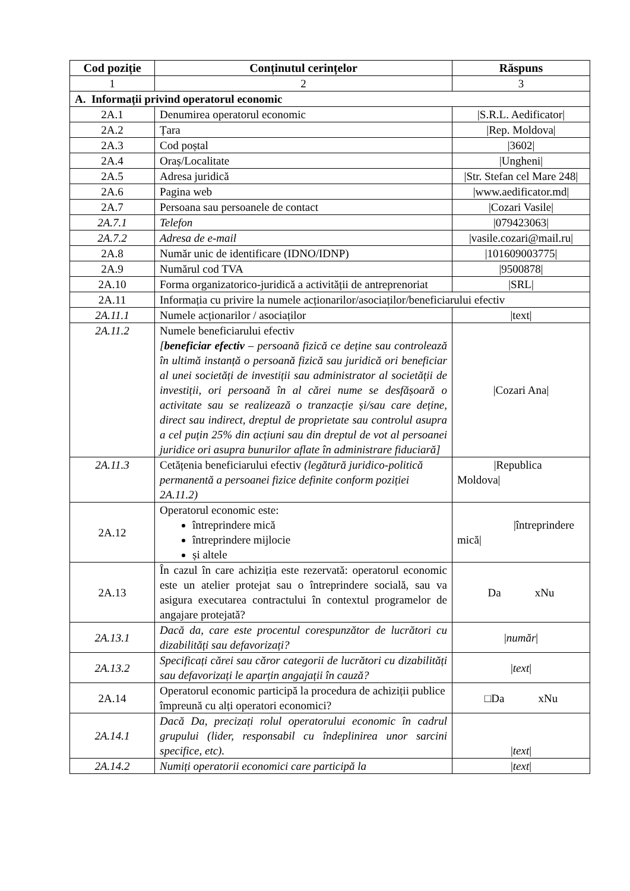| Cod poziție | Conținutul cerințelor | Răspuns |
| --- | --- | --- |
| 1 | 2 | 3 |
| A. Informații privind operatorul economic | | |
| 2A.1 | Denumirea operatorul economic | /S.R.L. Aedificator/ |
| 2A.2 | Țara | /Rep. Moldova/ |
| 2A.3 | Cod poștal | /3602/ |
| 2A.4 | Oraș/Localitate | /Ungheni/ |
| 2A.5 | Adresa juridică | /Str. Stefan cel Mare 248/ |
| 2A.6 | Pagina web | /www.aedificator.md/ |
| 2A.7 | Persoana sau persoanele de contact | /Cozari Vasile/ |
| 2A.7.1 | Telefon | /079423063/ |
| 2A.7.2 | Adresa de e-mail | /vasile.cozari@mail.ru/ |
| 2A.8 | Număr unic de identificare (IDNO/IDNP) | /101609003775/ |
| 2A.9 | Numărul cod TVA | /9500878/ |
| 2A.10 | Forma organizatorico-juridică a activității de antreprenoriat | /SRL/ |
| 2A.11 | Informația cu privire la numele acționarilor/asociaților/beneficiarului efectiv | |
| 2A.11.1 | Numele acționarilor / asociaților | /text/ |
| 2A.11.2 | Numele beneficiarului efectiv [ beneficiar efectiv – persoană fizică ce deține sau controlează în ultimă instanță o persoană fizică sau juridică ori beneficiar al unei societăți de investiții sau administrator al societății de investiții, ori persoană în al cărei nume se desfășoară o activitate sau se realizează o tranzacție și/sau care deține, direct sau indirect, dreptul de proprietate sau controlul asupra a cel puțin 25% din acțiuni sau din dreptul de vot al persoanei juridice ori asupra bunurilor aflate în administrare fiduciară] | /Cozari Ana/ |
| 2A.11.3 | Cetățenia beneficiarului efectiv (legătură juridico-politică permanentă a persoanei fizice definite conform poziției 2A.11.2) | /Republica Moldova/ |
| 2A.12 | Operatorul economic este: întreprindere mică întreprindere mijlocie și altele | /întreprindere mică/ |
| 2A.13 | În cazul în care achiziția este rezervată: operatorul economic este un atelier protejat sau o întreprindere socială, sau va asigura executarea contractului în contextul programelor de angajare protejată? | Da xNu |
| 2A.13.1 | Dacă da, care este procentul corespunzător de lucrători cu dizabilități sau defavorizați? | / număr / |
| 2A.13.2 | Specificați cărei sau căror categorii de lucrători cu dizabilități sau defavorizați le aparțin angajații în cauză? | / text / |
| 2A.14 | Operatorul economic participă la procedura de achiziții publice împreună cu alți operatori economici? | □Da xNu |
| 2A.14.1 | Dacă Da, precizați rolul operatorului economic în cadrul grupului (lider, responsabil cu îndeplinirea unor sarcini specifice, etc). | / text / |
| 2A.14.2 | Numiți operatorii economici care participă la | / text / |